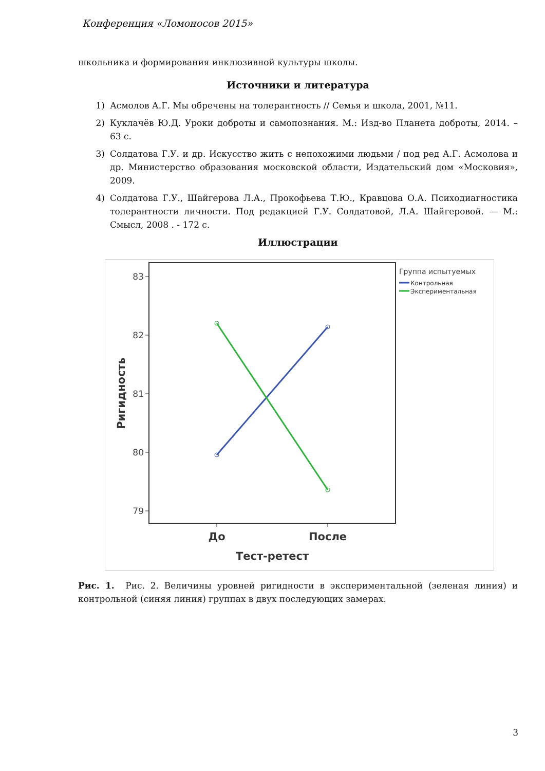Конференция «Ломоносов 2015»
школьника и формирования инклюзивной культуры школы.
Источники и литература
1) Асмолов А.Г. Мы обречены на толерантность // Семья и школа, 2001, №11.
2) Куклачёв Ю.Д. Уроки доброты и самопознания. М.: Изд-во Планета доброты, 2014. – 63 с.
3) Солдатова Г.У. и др. Искусство жить с непохожими людьми / под ред А.Г. Асмолова и др. Министерство образования московской области, Издательский дом «Московия», 2009.
4) Солдатова Г.У., Шайгерова Л.А., Прокофьева Т.Ю., Кравцова О.А. Психодиагностика толерантности личности. Под редакцией Г.У. Солдатовой, Л.А. Шайгеровой. — М.: Смысл, 2008 . - 172 с.
Иллюстрации
83
82
81
80
79
До
После
Тест-ретест
Ригидность
Группа испытуемых
Контрольная
Экспериментальная
Рис. 1. Рис. 2. Величины уровней ригидности в экспериментальной (зеленая линия) и контрольной (синяя линия) группах в двух последующих замерах.
3